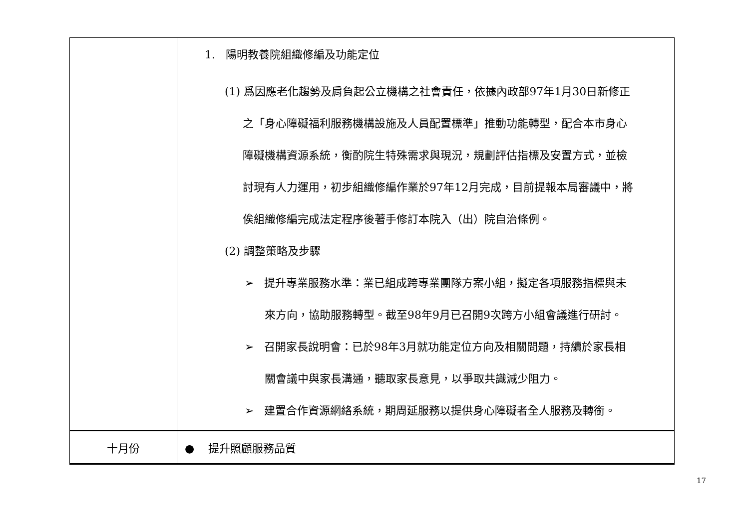| | 1. 陽明教養院組織修編及功能定位 (1) 爲因應老化趨勢及肩負起公立機構之社會責任，依據內政部97年1月30日新修正 之「身心障礙福利服務機構設施及人員配置標準」推動功能轉型，配合本市身心 障礙機構資源系統，衡酌院生特殊需求與現況，規劃評估指標及安置方式，並檢 討現有人力運用，初步組織修編作業於97年12月完成，目前提報本局審議中，將 俟組織修編完成法定程序後著手修訂本院入（出）院自治條例。 (2) 調整策略及步驟 ➢ 提升專業服務水準：業已組成跨專業團隊方案小組，擬定各項服務指標與未 來方向，協助服務轉型。截至98年9月已召開9次跨方小組會議進行研討。 ➢ 召開家長說明會：已於98年3月就功能定位方向及相關問題，持續於家長相 關會議中與家長溝通，聽取家長意見，以爭取共識減少阻力。 ➢ 建置合作資源網絡系統，期周延服務以提供身心障礙者全人服務及轉銜。 |
| 十月份 | ● 提升照顧服務品質 |
17